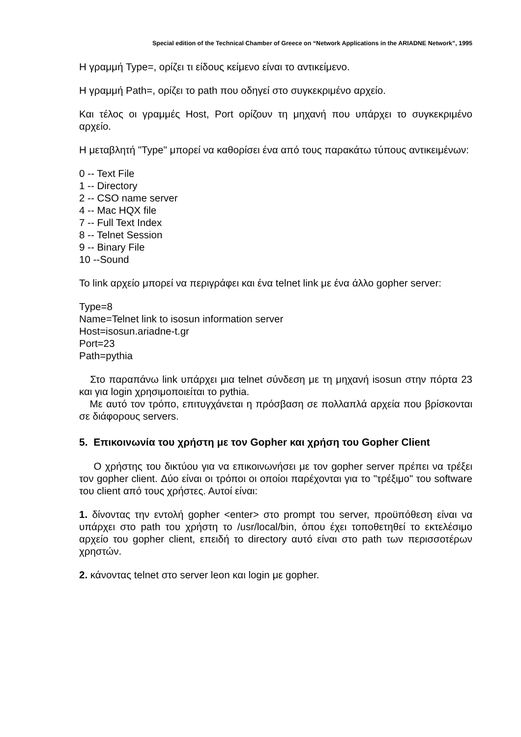Special edition of the Technical Chamber of Greece on “Network Applications in the ARIADNE Network”, 1995
Η γραμμή Type=, ορίζει τι είδους κείμενο είναι το αντικείμενο.
Η γραμμή Path=, ορίζει το path που οδηγεί στο συγκεκριμένο αρχείο.
Και τέλος οι γραμμές Host, Port ορίζουν τη μηχανή που υπάρχει το συγκεκριμένο αρχείο.
Η μεταβλητή "Type" μπορεί να καθορίσει ένα από τους παρακάτω τύπους αντικειμένων:
0 -- Text File
1 -- Directory
2 -- CSO name server
4 -- Mac HQX file
7 -- Full Text Index
8 -- Telnet Session
9 -- Binary File
10 --Sound
Το link αρχείο μπορεί να περιγράφει και ένα telnet link με ένα άλλο gopher server:
Type=8
Name=Telnet link to isosun information server
Host=isosun.ariadne-t.gr
Port=23
Path=pythia
Στο παραπάνω link υπάρχει μια telnet σύνδεση με τη μηχανή isosun στην πόρτα 23 και για login χρησιμοποιείται το pythia.
Με αυτό τον τρόπο, επιτυγχάνεται η πρόσβαση σε πολλαπλά αρχεία που βρίσκονται σε διάφορους servers.
5. Επικοινωνία του χρήστη με τον Gopher και χρήση του Gopher Client
Ο χρήστης του δικτύου για να επικοινωνήσει με τον gopher server πρέπει να τρέξει τον gopher client. Δύο είναι οι τρόποι οι οποίοι παρέχονται για το "τρέξιμο" του software του client από τους χρήστες. Αυτοί είναι:
1. δίνοντας την εντολή gopher <enter> στο prompt του server, προϋπόθεση είναι να υπάρχει στο path του χρήστη το /usr/local/bin, όπου έχει τοποθετηθεί το εκτελέσιμο αρχείο του gopher client, επειδή το directory αυτό είναι στο path των περισσοτέρων χρηστών.
2. κάνοντας telnet στο server leon και login με gopher.